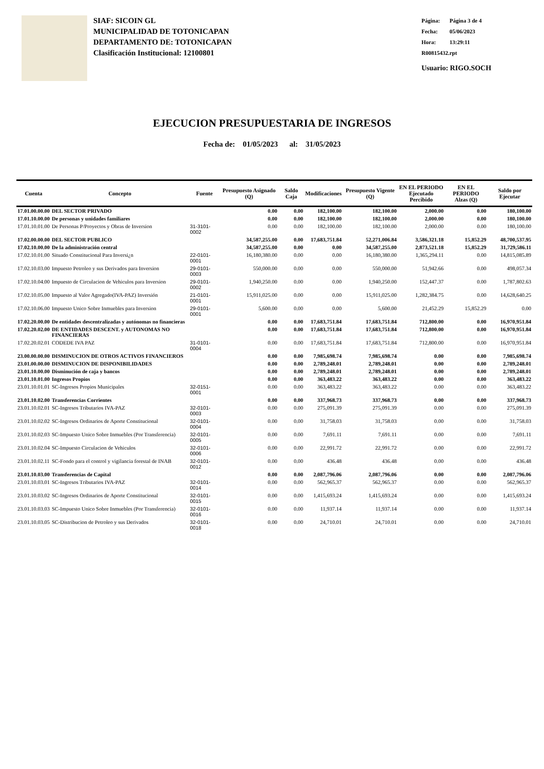SIAF: SICOIN GL
MUNICIPALIDAD DE TOTONICAPAN
DEPARTAMENTO DE: TOTONICAPAN
Clasificación Institucional: 12100801
Página: Página 3 de 4
Fecha: 05/06/2023
Hora: 13:29:11
R00815432.rpt
Usuario: RIGO.SOCH
EJECUCION PRESUPUESTARIA DE INGRESOS
Fecha de: 01/05/2023 al: 31/05/2023
| Cuenta | Concepto | Fuente | Presupuesto Asignado (Q) | Saldo Caja | Modificaciones | Presupuesto Vigente (Q) | EN EL PERIODO Ejecutado Percibido | EN EL PERIODO Alzas (Q) | Saldo por Ejecutar |
| --- | --- | --- | --- | --- | --- | --- | --- | --- | --- |
| 17.01.00.00.00 | DEL SECTOR PRIVADO | | 0.00 | 0.00 | 182,100.00 | 182,100.00 | 2,000.00 | 0.00 | 180,100.00 |
| 17.01.10.00.00 | De personas y unidades familiares | | 0.00 | 0.00 | 182,100.00 | 182,100.00 | 2,000.00 | 0.00 | 180,100.00 |
| 17.01.10.01.00 | De Personas P/Proyectos y Obras de Inversion | 31-3101-0002 | 0.00 | 0.00 | 182,100.00 | 182,100.00 | 2,000.00 | 0.00 | 180,100.00 |
| 17.02.00.00.00 | DEL SECTOR PUBLICO | | 34,587,255.00 | 0.00 | 17,683,751.84 | 52,271,006.84 | 3,586,321.18 | 15,852.29 | 48,700,537.95 |
| 17.02.10.00.00 | De la administración central | | 34,587,255.00 | 0.00 | 0.00 | 34,587,255.00 | 2,873,521.18 | 15,852.29 | 31,729,586.11 |
| 17.02.10.01.00 | Situado Constitucional Para Inversi¿n | 22-0101-0001 | 16,180,380.00 | 0.00 | 0.00 | 16,180,380.00 | 1,365,294.11 | 0.00 | 14,815,085.89 |
| 17.02.10.03.00 | Impuesto Petroleo y sus Derivados para Inversion | 29-0101-0003 | 550,000.00 | 0.00 | 0.00 | 550,000.00 | 51,942.66 | 0.00 | 498,057.34 |
| 17.02.10.04.00 | Impuesto de Circulacion de Vehiculos para Inversion | 29-0101-0002 | 1,940,250.00 | 0.00 | 0.00 | 1,940,250.00 | 152,447.37 | 0.00 | 1,787,802.63 |
| 17.02.10.05.00 | Impuesto al Valor Agregado(IVA-PAZ) Inversión | 21-0101-0001 | 15,911,025.00 | 0.00 | 0.00 | 15,911,025.00 | 1,282,384.75 | 0.00 | 14,628,640.25 |
| 17.02.10.06.00 | Impuesto Unico Sobre Inmuebles para Inversion | 29-0101-0001 | 5,600.00 | 0.00 | 0.00 | 5,600.00 | 21,452.29 | 15,852.29 | 0.00 |
| 17.02.20.00.00 | De entidades descentralizadas y autónomas no financieras | | 0.00 | 0.00 | 17,683,751.84 | 17,683,751.84 | 712,800.00 | 0.00 | 16,970,951.84 |
| 17.02.20.02.00 | DE ENTIDADES DESCENT. y AUTONOMAS NO FINANCIERAS | | 0.00 | 0.00 | 17,683,751.84 | 17,683,751.84 | 712,800.00 | 0.00 | 16,970,951.84 |
| 17.02.20.02.01 | CODEDE IVA PAZ | 31-0101-0004 | 0.00 | 0.00 | 17,683,751.84 | 17,683,751.84 | 712,800.00 | 0.00 | 16,970,951.84 |
| 23.00.00.00.00 | DISMINUCION DE OTROS ACTIVOS FINANCIEROS | | 0.00 | 0.00 | 7,985,698.74 | 7,985,698.74 | 0.00 | 0.00 | 7,985,698.74 |
| 23.01.00.00.00 | DISMINUCION DE DISPONIBILIDADES | | 0.00 | 0.00 | 2,789,248.01 | 2,789,248.01 | 0.00 | 0.00 | 2,789,248.01 |
| 23.01.10.00.00 | Disminución de caja y bancos | | 0.00 | 0.00 | 2,789,248.01 | 2,789,248.01 | 0.00 | 0.00 | 2,789,248.01 |
| 23.01.10.01.00 | Ingresos Propios | | 0.00 | 0.00 | 363,483.22 | 363,483.22 | 0.00 | 0.00 | 363,483.22 |
| 23.01.10.01.01 | SC-Ingresos Propios Municipales | 32-0151-0001 | 0.00 | 0.00 | 363,483.22 | 363,483.22 | 0.00 | 0.00 | 363,483.22 |
| 23.01.10.02.00 | Transferencias Corrientes | | 0.00 | 0.00 | 337,968.73 | 337,968.73 | 0.00 | 0.00 | 337,968.73 |
| 23.01.10.02.01 | SC-Ingresos Tributarios IVA-PAZ | 32-0101-0003 | 0.00 | 0.00 | 275,091.39 | 275,091.39 | 0.00 | 0.00 | 275,091.39 |
| 23.01.10.02.02 | SC-Ingresos Ordinarios de Aporte Constitucional | 32-0101-0004 | 0.00 | 0.00 | 31,758.03 | 31,758.03 | 0.00 | 0.00 | 31,758.03 |
| 23.01.10.02.03 | SC-Impuesto Unico Sobre Inmuebles (Por Transferencia) | 32-0101-0005 | 0.00 | 0.00 | 7,691.11 | 7,691.11 | 0.00 | 0.00 | 7,691.11 |
| 23.01.10.02.04 | SC-Impuesto Circulacion de Vehiculos | 32-0101-0006 | 0.00 | 0.00 | 22,991.72 | 22,991.72 | 0.00 | 0.00 | 22,991.72 |
| 23.01.10.02.11 | SC-Fondo para el control y vigilancia forestal de INAB | 32-0101-0012 | 0.00 | 0.00 | 436.48 | 436.48 | 0.00 | 0.00 | 436.48 |
| 23.01.10.03.00 | Transferencias de Capital | | 0.00 | 0.00 | 2,087,796.06 | 2,087,796.06 | 0.00 | 0.00 | 2,087,796.06 |
| 23.01.10.03.01 | SC-Ingresos Tributarios IVA-PAZ | 32-0101-0014 | 0.00 | 0.00 | 562,965.37 | 562,965.37 | 0.00 | 0.00 | 562,965.37 |
| 23.01.10.03.02 | SC-Ingresos Ordinarios de Aporte Constitucional | 32-0101-0015 | 0.00 | 0.00 | 1,415,693.24 | 1,415,693.24 | 0.00 | 0.00 | 1,415,693.24 |
| 23.01.10.03.03 | SC-Impuesto Unico Sobre Inmuebles (Por Transferencia) | 32-0101-0016 | 0.00 | 0.00 | 11,937.14 | 11,937.14 | 0.00 | 0.00 | 11,937.14 |
| 23.01.10.03.05 | SC-Distribucion de Petroleo y sus Derivados | 32-0101-0018 | 0.00 | 0.00 | 24,710.01 | 24,710.01 | 0.00 | 0.00 | 24,710.01 |